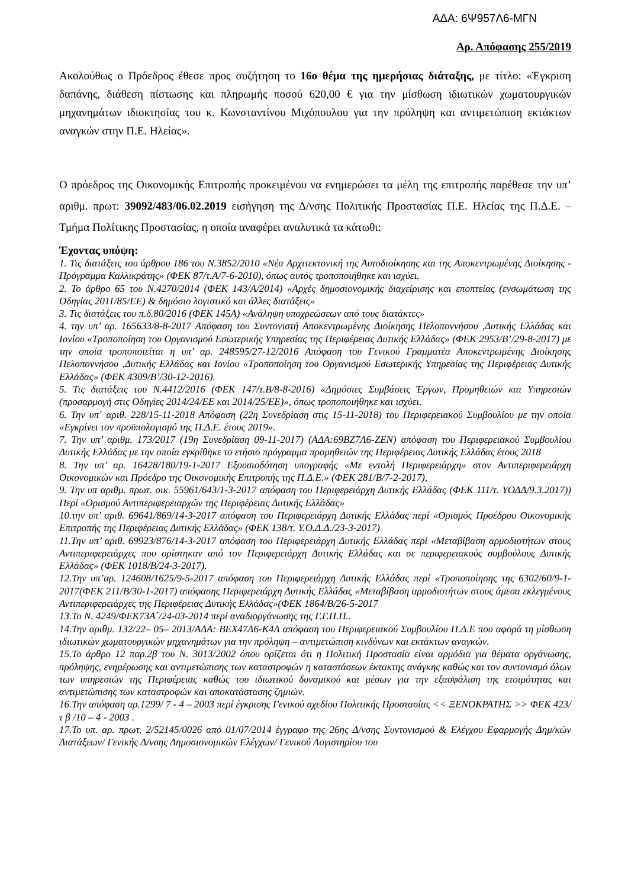ΑΔΑ: 6Ψ957Λ6-ΜΓΝ
Αρ. Απόφασης 255/2019
Ακολούθως ο Πρόεδρος έθεσε προς συζήτηση το 16ο θέμα της ημερήσιας διάταξης, με τίτλο: «Έγκριση δαπάνης, διάθεση πίστωσης και πληρωμής ποσού 620,00 € για την μίσθωση ιδιωτικών χωματουργικών μηχανημάτων ιδιοκτησίας του κ. Κωνσταντίνου Μιχόπουλου για την πρόληψη και αντιμετώπιση εκτάκτων αναγκών στην Π.Ε. Ηλείας».
Ο πρόεδρος της Οικονομικής Επιτροπής προκειμένου να ενημερώσει τα μέλη της επιτροπής παρέθεσε την υπ’ αριθμ. πρωτ: 39092/483/06.02.2019 εισήγηση της Δ/νσης Πολιτικής Προστασίας Π.Ε. Ηλείας της Π.Δ.Ε. – Τμήμα Πολίτικης Προστασίας, η οποία αναφέρει αναλυτικά τα κάτωθι:
Έχοντας υπόψη:
1. Τις διατάξεις του άρθρου 186 του Ν.3852/2010 «Νέα Αρχιτεκτονική της Αυτοδιοίκησης και της Αποκεντρωμένης Διοίκησης - Πρόγραμμα Καλλικράτης» (ΦΕΚ 87/τ.Α/7-6-2010), όπως αυτός τροποποιήθηκε και ισχύει.
2. Το άρθρο 65 του Ν.4270/2014 (ΦΕΚ 143/Α/2014) «Αρχές δημοσιονομικής διαχείρισης και εποπτείας (ενσωμάτωση της Οδηγίας 2011/85/ΕΕ) & δημόσιο λογιστικό και άλλες διατάξεις»
3. Τις διατάξεις του π.δ.80/2016 (ΦΕΚ 145Α) «Ανάληψη υποχρεώσεων από τους διατάκτες»
4. την υπ’ αρ. 165633/8-8-2017 Απόφαση του Συντονιστή Αποκεντρωμένης Διοίκησης Πελοποννήσου ,Δυτικής Ελλάδας και Ιονίου «Τροποποίηση του Οργανισμού Εσωτερικής Υπηρεσίας της Περιφέρειας Δυτικής Ελλάδας» (ΦΕΚ 2953/Β’/29-8-2017) με την οποία τροποποιείται η υπ’ αρ. 248595/27-12/2016 Απόφαση του Γενικού Γραμματέα Αποκεντρωμένης Διοίκησης Πελοποννήσου ,Δυτικής Ελλάδας και Ιονίου «Τροποποίηση του Οργανισμού Εσωτερικής Υπηρεσίας της Περιφέρειας Δυτικής Ελλάδας» (ΦΕΚ 4309/Β’/30-12-2016).
5. Τις διατάξεις του Ν.4412/2016 (ΦΕΚ 147/τ.Β/8-8-2016) «Δημόσιες Συμβάσεις Έργων, Προμηθειών και Υπηρεσιών (προσαρμογή στις Οδηγίες 2014/24/ΕΕ και 2014/25/ΕΕ)», όπως τροποποιήθηκε και ισχύει.
6. Την υπ΄ αριθ. 228/15-11-2018 Απόφαση (22η Συνεδρίαση στις 15-11-2018) του Περιφερειακού Συμβουλίου με την οποία «Εγκρίνει τον προϋπολογισμό της Π.Δ.Ε. έτους 2019».
7. Την υπ’ αριθμ. 173/2017 (19η Συνεδρίαση 09-11-2017) (ΑΔΑ:69ΒΖ7Λ6-ΖΕΝ) απόφαση του Περιφερειακού Συμβουλίου Δυτικής Ελλάδας με την οποία εγκρίθηκε το ετήσιο πρόγραμμα προμηθειών της Περιφέρειας Δυτικής Ελλάδας έτους 2018
8. Την υπ’ αρ. 16428/180/19-1-2017 Εξουσιοδότηση υπογραφής «Με εντολή Περιφερειάρχη» στον Αντιπεριφερειάρχη Οικονομικών και Πρόεδρο της Οικονομικής Επιτροπής της Π.Δ.Ε.» (ΦΕΚ 281/Β/7-2-2017),
9. Την υπ αριθμ. πρωτ. οικ. 55961/643/1-3-2017 απόφαση του Περιφερειάρχη Δυτικής Ελλάδας (ΦΕΚ 111/τ. ΥΟΔΔ/9.3.2017)) Περί «Ορισμού Αντιπεριφερειαρχών της Περιφέρειας Δυτικής Ελλάδας»
10.την υπ’ αριθ. 69641/869/14-3-2017 απόφαση του Περιφερειάρχη Δυτικής Ελλάδας περί «Ορισμός Προέδρου Οικονομικής Επιτροπής της Περιφέρειας Δυτικής Ελλάδας» (ΦΕΚ 138/τ. Υ.Ο.Δ.Δ./23-3-2017)
11.Την υπ’ αριθ. 69923/876/14-3-2017 απόφαση του Περιφερειάρχη Δυτικής Ελλάδας περί «Μεταβίβαση αρμοδιοτήτων στους Αντιπεριφερειάρχες που ορίστηκαν από τον Περιφερειάρχη Δυτικής Ελλάδας και σε περιφερειακούς συμβούλους Δυτικής Ελλάδας» (ΦΕΚ 1018/Β/24-3-2017).
12.Την υπ’αρ. 124608/1625/9-5-2017 απόφαση του Περιφερειάρχη Δυτικής Ελλάδας περί «Τροποποίησης της 6302/60/9-1-2017(ΦΕΚ 211/Β/30-1-2017) απόφασης Περιφερειάρχη Δυτικής Ελλάδας «Μεταβίβαση αρμοδιοτήτων στους άμεσα εκλεγμένους Αντιπεριφερειάρχες της Περιφέρειας Δυτικής Ελλάδας»(ΦΕΚ 1864/Β/26-5-2017
13.Το Ν. 4249/ΦΕΚ73Α΄/24-03-2014 περί αναδιοργάνωσης της Γ.Γ.Π.Π..
14.Την αριθμ. 132/22– 05– 2013/ΑΔΑ: ΒΕΧ47Λ6-Κ4Λ απόφαση του Περιφερειακού Συμβουλίου Π.Δ.Ε που αφορά τη μίσθωση ιδιωτικών χωματουργικών μηχανημάτων για την πρόληψη – αντιμετώπιση κινδύνων και εκτάκτων αναγκών.
15.Το άρθρο 12 παρ.2β του Ν. 3013/2002 όπου ορίζεται ότι η Πολιτική Προστασία είναι αρμόδια για θέματα οργάνωσης, πρόληψης, ενημέρωσης και αντιμετώπισης των καταστροφών η καταστάσεων έκτακτης ανάγκης καθώς και τον συντονισμό όλων των υπηρεσιών της Περιφέρειας καθώς του ιδιωτικού δυναμικού και μέσων για την εξασφάλιση της ετοιμότητας και αντιμετώπισης των καταστροφών και αποκατάστασης ζημιών.
16.Την απόφαση αρ.1299/ 7 - 4 – 2003 περί έγκρισης Γενικού σχεδίου Πολιτικής Προστασίας << ΞΕΝΟΚΡΑΤΗΣ >> ΦΕΚ 423/ τ β /10 – 4 - 2003 .
17.Το υπ. αρ. πρωτ. 2/52145/0026 από 01/07/2014 έγγραφο της 26ης Δ/νσης Συντονισμού & Ελέγχου Εφαρμογής Δημ/κών Διατάξεων/ Γενικής Δ/νσης Δημοσιονομικών Ελέγχων/ Γενικού Λογιστηρίου του